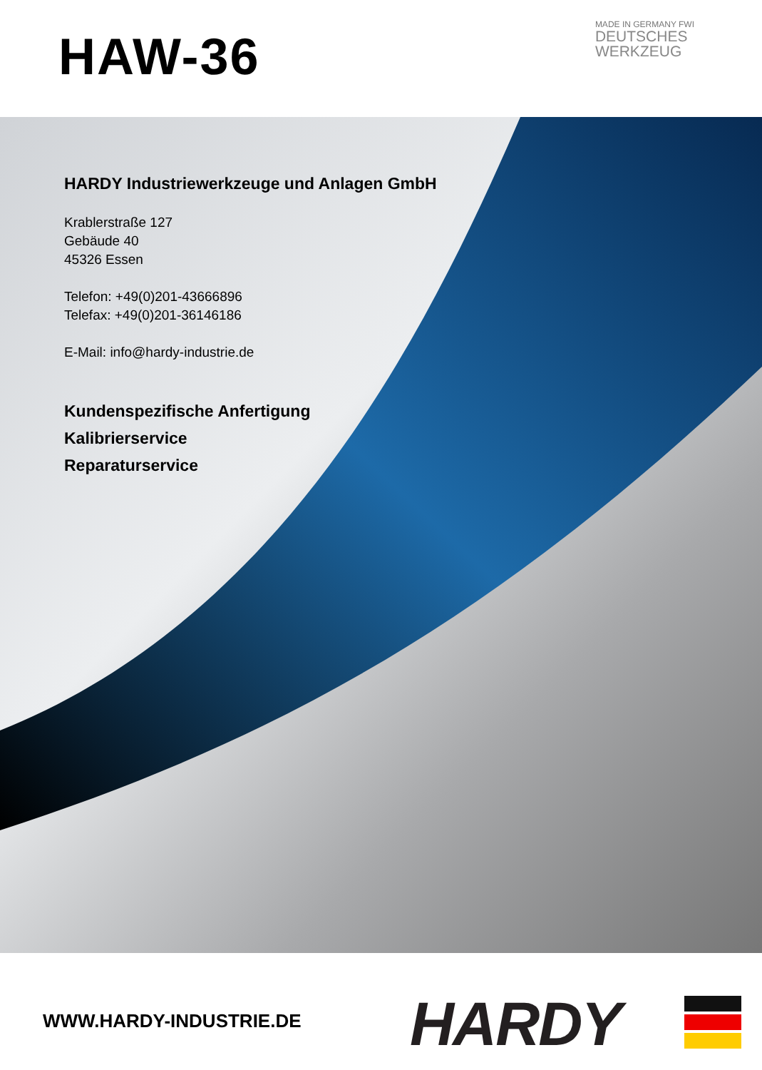HAW-36
MADE IN GERMANY FWI
DEUTSCHES
WERKZEUG
HARDY Industriewerkzeuge und Anlagen GmbH
Krablerstraße 127
Gebäude 40
45326 Essen
Telefon: +49(0)201-43666896
Telefax: +49(0)201-36146186
E-Mail: info@hardy-industrie.de
Kundenspezifische Anfertigung
Kalibrierservice
Reparaturservice
WWW.HARDY-INDUSTRIE.DE HARDY